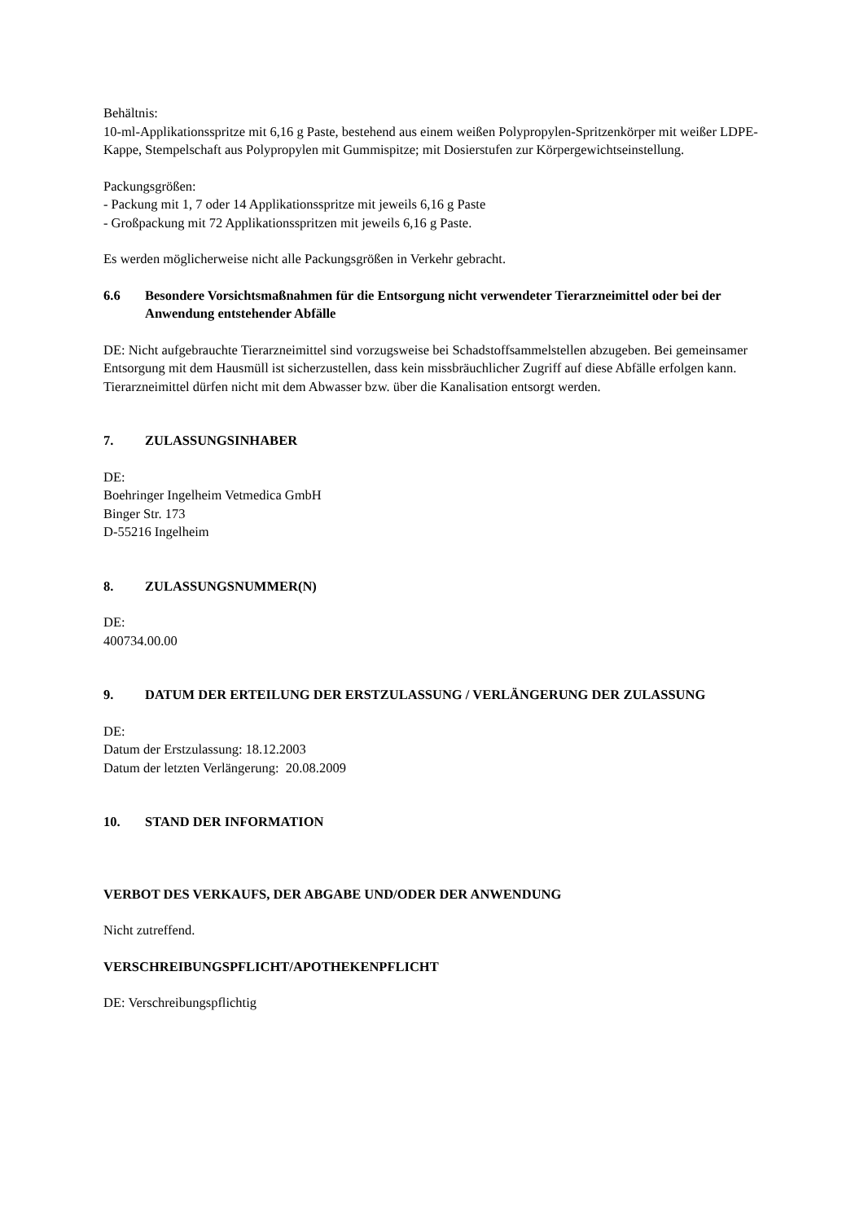Behältnis:
10-ml-Applikationsspritze mit 6,16 g Paste, bestehend aus einem weißen Polypropylen-Spritzenkörper mit weißer LDPE-Kappe, Stempelschaft aus Polypropylen mit Gummispitze; mit Dosierstufen zur Körpergewichtseinstellung.
Packungsgrößen:
- Packung mit 1, 7 oder 14 Applikationsspritze mit jeweils 6,16 g Paste
- Großpackung mit 72 Applikationsspritzen mit jeweils 6,16 g Paste.
Es werden möglicherweise nicht alle Packungsgrößen in Verkehr gebracht.
6.6 Besondere Vorsichtsmaßnahmen für die Entsorgung nicht verwendeter Tierarzneimittel oder bei der Anwendung entstehender Abfälle
DE: Nicht aufgebrauchte Tierarzneimittel sind vorzugsweise bei Schadstoffsammelstellen abzugeben. Bei gemeinsamer Entsorgung mit dem Hausmüll ist sicherzustellen, dass kein missbräuchlicher Zugriff auf diese Abfälle erfolgen kann. Tierarzneimittel dürfen nicht mit dem Abwasser bzw. über die Kanalisation entsorgt werden.
7. ZULASSUNGSINHABER
DE:
Boehringer Ingelheim Vetmedica GmbH
Binger Str. 173
D-55216 Ingelheim
8. ZULASSUNGSNUMMER(N)
DE:
400734.00.00
9. DATUM DER ERTEILUNG DER ERSTZULASSUNG / VERLÄNGERUNG DER ZULASSUNG
DE:
Datum der Erstzulassung: 18.12.2003
Datum der letzten Verlängerung: 20.08.2009
10. STAND DER INFORMATION
VERBOT DES VERKAUFS, DER ABGABE UND/ODER DER ANWENDUNG
Nicht zutreffend.
VERSCHREIBUNGSPFLICHT/APOTHEKENPFLICHT
DE: Verschreibungspflichtig